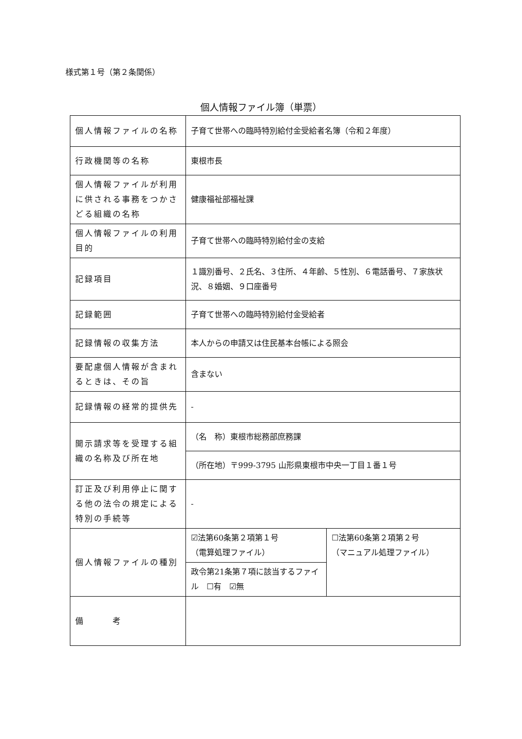様式第１号（第２条関係）
個人情報ファイル簿（単票）
| 個人情報ファイルの名称 | 子育て世帯への臨時特別給付金受給者名簿（令和２年度） | |
| 行政機関等の名称 | 東根市長 | |
| 個人情報ファイルが利用に供される事務をつかさどる組織の名称 | 健康福祉部福祉課 | |
| 個人情報ファイルの利用目的 | 子育て世帯への臨時特別給付金の支給 | |
| 記録項目 | １識別番号、２氏名、３住所、４年齢、５性別、６電話番号、７家族状況、８婚姻、９口座番号 | |
| 記録範囲 | 子育て世帯への臨時特別給付金受給者 | |
| 記録情報の収集方法 | 本人からの申請又は住民基本台帳による照会 | |
| 要配慮個人情報が含まれるときは、その旨 | 含まない | |
| 記録情報の経常的提供先 | - | |
| 開示請求等を受理する組織の名称及び所在地 | （名 称）東根市総務部庶務課 | |
| | （所在地）〒999-3795 山形県東根市中央一丁目１番１号 | |
| 訂正及び利用停止に関する他の法令の規定による特別の手続等 | - | |
| 個人情報ファイルの種別 | ☑法第60条第２項第１号 （電算処理ファイル） | ☐法第60条第２項第２号 （マニュアル処理ファイル） |
| | 政令第21条第７項に該当するファイル ☐有 ☑無 | |
| 備 考 | | |